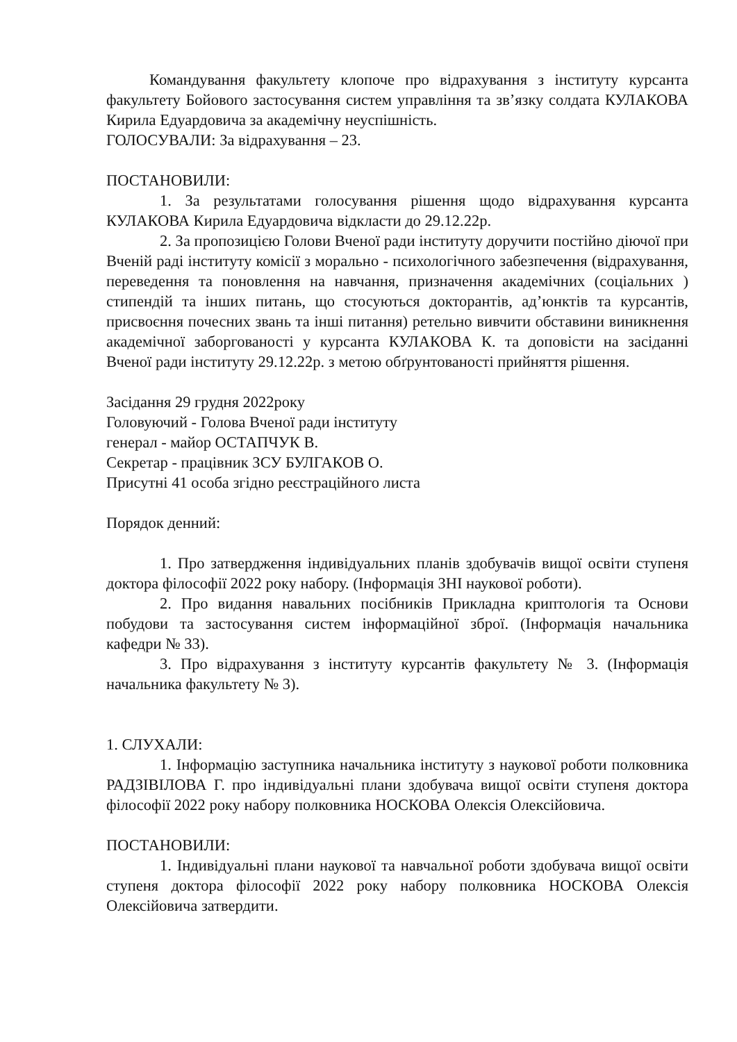Командування факультету клопоче про відрахування з інституту курсанта факультету Бойового застосування систем управління та зв’язку солдата КУЛАКОВА Кирила Едуардовича за академічну неуспішність.
ГОЛОСУВАЛИ: За відрахування – 23.
ПОСТАНОВИЛИ:
1. За результатами голосування рішення щодо відрахування курсанта КУЛАКОВА Кирила Едуардовича відкласти до 29.12.22р.
2. За пропозицією Голови Вченої ради інституту доручити постійно діючої при Вченій раді інституту комісії з морально - психологічного забезпечення (відрахування, переведення та поновлення на навчання, призначення академічних (соціальних ) стипендій та інших питань, що стосуються докторантів, ад’юнктів та курсантів, присвоєння почесних звань та інші питання) ретельно вивчити обставини виникнення академічної заборгованості у курсанта КУЛАКОВА К. та доповісти на засіданні Вченої ради інституту 29.12.22р. з метою обґрунтованості прийняття рішення.
Засідання 29 грудня 2022року
Головуючий - Голова Вченої ради інституту
генерал - майор ОСТАПЧУК В.
Секретар - працівник ЗСУ БУЛГАКОВ О.
Присутні 41 особа згідно реєстраційного листа
Порядок денний:
1. Про затвердження індивідуальних планів здобувачів вищої освіти ступеня доктора філософії 2022 року набору. (Інформація ЗНІ наукової роботи).
2. Про видання навальних посібників Прикладна криптологія та Основи побудови та застосування систем інформаційної зброї. (Інформація начальника кафедри № 33).
3. Про відрахування з інституту курсантів факультету № 3. (Інформація начальника факультету № 3).
1. СЛУХАЛИ:
1. Інформацію заступника начальника інституту з наукової роботи полковника РАДЗІВІЛОВА Г. про індивідуальні плани здобувача вищої освіти ступеня доктора філософії 2022 року набору полковника НОСКОВА Олексія Олексійовича.
ПОСТАНОВИЛИ:
1. Індивідуальні плани наукової та навчальної роботи здобувача вищої освіти ступеня доктора філософії 2022 року набору полковника НОСКОВА Олексія Олексійовича затвердити.